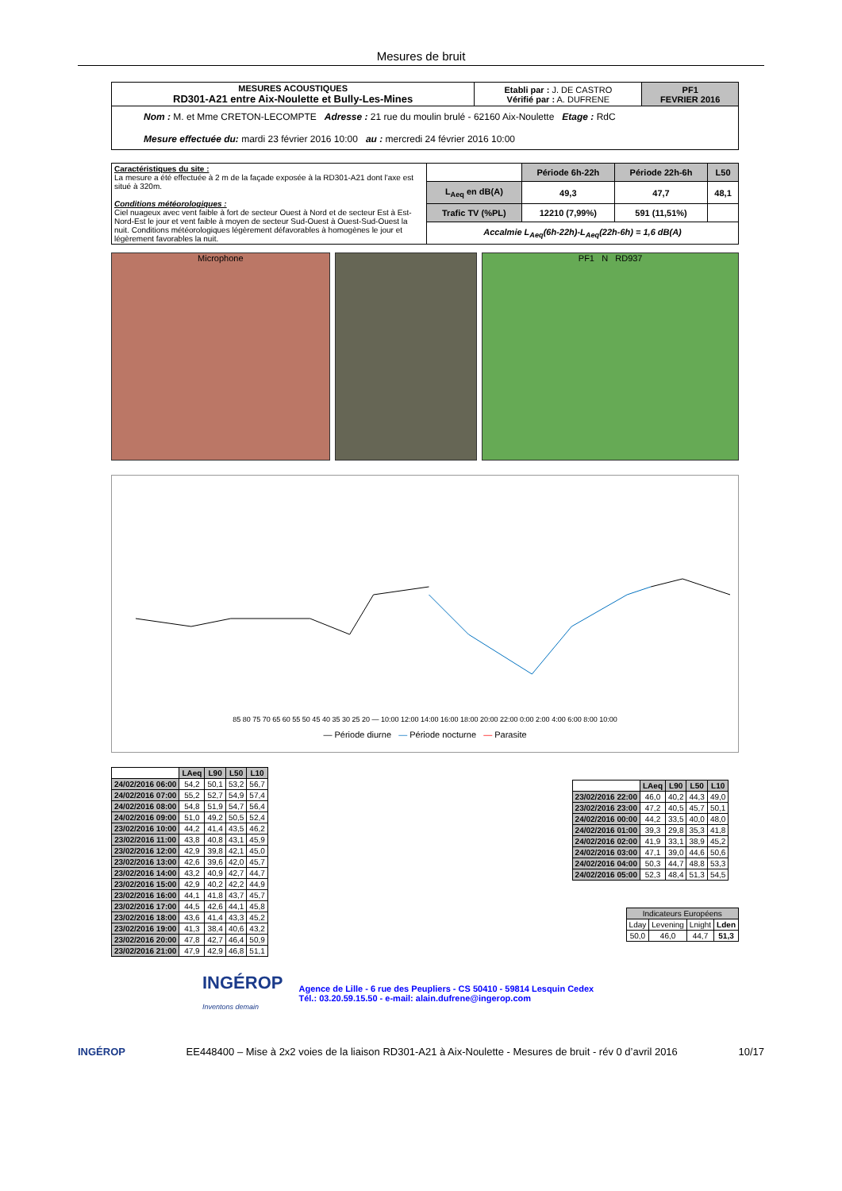Mesures de bruit
| MESURES ACOUSTIQUES RD301-A21 entre Aix-Noulette et Bully-Les-Mines | Etabli par : J. DE CASTRO Vérifié par : A. DUFRENE | PF1 FEVRIER 2016 |
| Nom : M. et Mme CRETON-LECOMPTE Adresse : 21 rue du moulin brulé - 62160 Aix-Noulette Etage : RdC Mesure effectuée du: mardi 23 février 2016 10:00 au : mercredi 24 février 2016 10:00 | | |
| Caractéristiques du site : La mesure a été effectuée à 2 m de la façade exposée à la RD301-A21 dont l'axe est situé à 320m. Conditions météorologiques : Ciel nuageux avec vent faible à fort de secteur Ouest à Nord et de secteur Est à Est-Nord-Est le jour et vent faible à moyen de secteur Sud-Ouest à Ouest-Sud-Ouest la nuit. Conditions météorologiques légèrement défavorables à homogènes le jour et légèrement favorables la nuit. | | Période 6h-22h | Période 22h-6h | L50 |
| | L<sub>Aeq</sub> en dB(A) | 49,3 | 47,7 | 48,1 |
| | Trafic TV (%PL) | 12210 (7,99%) | 591 (11,51%) | |
| | Accalmie L<sub>Aeq</sub>(6h-22h)-L<sub>Aeq</sub>(22h-6h) = 1,6 dB(A) | | | |
Microphone PF1 N RD937
85 80 75 70 65 60 55 50 45 40 35 30 25 20 — 10:00 12:00 14:00 16:00 18:00 20:00 22:00 0:00 2:00 4:00 6:00 8:00 10:00
— Période diurne — Période nocturne — Parasite
| | LAeq | L90 | L50 | L10 |
| --- | --- | --- | --- | --- |
| 24/02/2016 06:00 | 54,2 | 50,1 | 53,2 | 56,7 |
| 24/02/2016 07:00 | 55,2 | 52,7 | 54,9 | 57,4 |
| 24/02/2016 08:00 | 54,8 | 51,9 | 54,7 | 56,4 |
| 24/02/2016 09:00 | 51,0 | 49,2 | 50,5 | 52,4 |
| 23/02/2016 10:00 | 44,2 | 41,4 | 43,5 | 46,2 |
| 23/02/2016 11:00 | 43,8 | 40,8 | 43,1 | 45,9 |
| 23/02/2016 12:00 | 42,9 | 39,8 | 42,1 | 45,0 |
| 23/02/2016 13:00 | 42,6 | 39,6 | 42,0 | 45,7 |
| 23/02/2016 14:00 | 43,2 | 40,9 | 42,7 | 44,7 |
| 23/02/2016 15:00 | 42,9 | 40,2 | 42,2 | 44,9 |
| 23/02/2016 16:00 | 44,1 | 41,8 | 43,7 | 45,7 |
| 23/02/2016 17:00 | 44,5 | 42,6 | 44,1 | 45,8 |
| 23/02/2016 18:00 | 43,6 | 41,4 | 43,3 | 45,2 |
| 23/02/2016 19:00 | 41,3 | 38,4 | 40,6 | 43,2 |
| 23/02/2016 20:00 | 47,8 | 42,7 | 46,4 | 50,9 |
| 23/02/2016 21:00 | 47,9 | 42,9 | 46,8 | 51,1 |
| | LAeq | L90 | L50 | L10 |
| --- | --- | --- | --- | --- |
| 23/02/2016 22:00 | 46,0 | 40,2 | 44,3 | 49,0 |
| 23/02/2016 23:00 | 47,2 | 40,5 | 45,7 | 50,1 |
| 24/02/2016 00:00 | 44,2 | 33,5 | 40,0 | 48,0 |
| 24/02/2016 01:00 | 39,3 | 29,8 | 35,3 | 41,8 |
| 24/02/2016 02:00 | 41,9 | 33,1 | 38,9 | 45,2 |
| 24/02/2016 03:00 | 47,1 | 39,0 | 44,6 | 50,6 |
| 24/02/2016 04:00 | 50,3 | 44,7 | 48,8 | 53,3 |
| 24/02/2016 05:00 | 52,3 | 48,4 | 51,3 | 54,5 |
| Indicateurs Européens | | | |
| Lday | Levening | Lnight | Lden |
| 50,0 | 46,0 | 44,7 | 51,3 |
INGÉROP
Inventons demain
Agence de Lille - 6 rue des Peupliers - CS 50410 - 59814 Lesquin Cedex
Tél.: 03.20.59.15.50 - e-mail: alain.dufrene@ingerop.com
INGÉROP EE448400 – Mise à 2x2 voies de la liaison RD301-A21 à Aix-Noulette - Mesures de bruit - rév 0 d’avril 2016 10/17